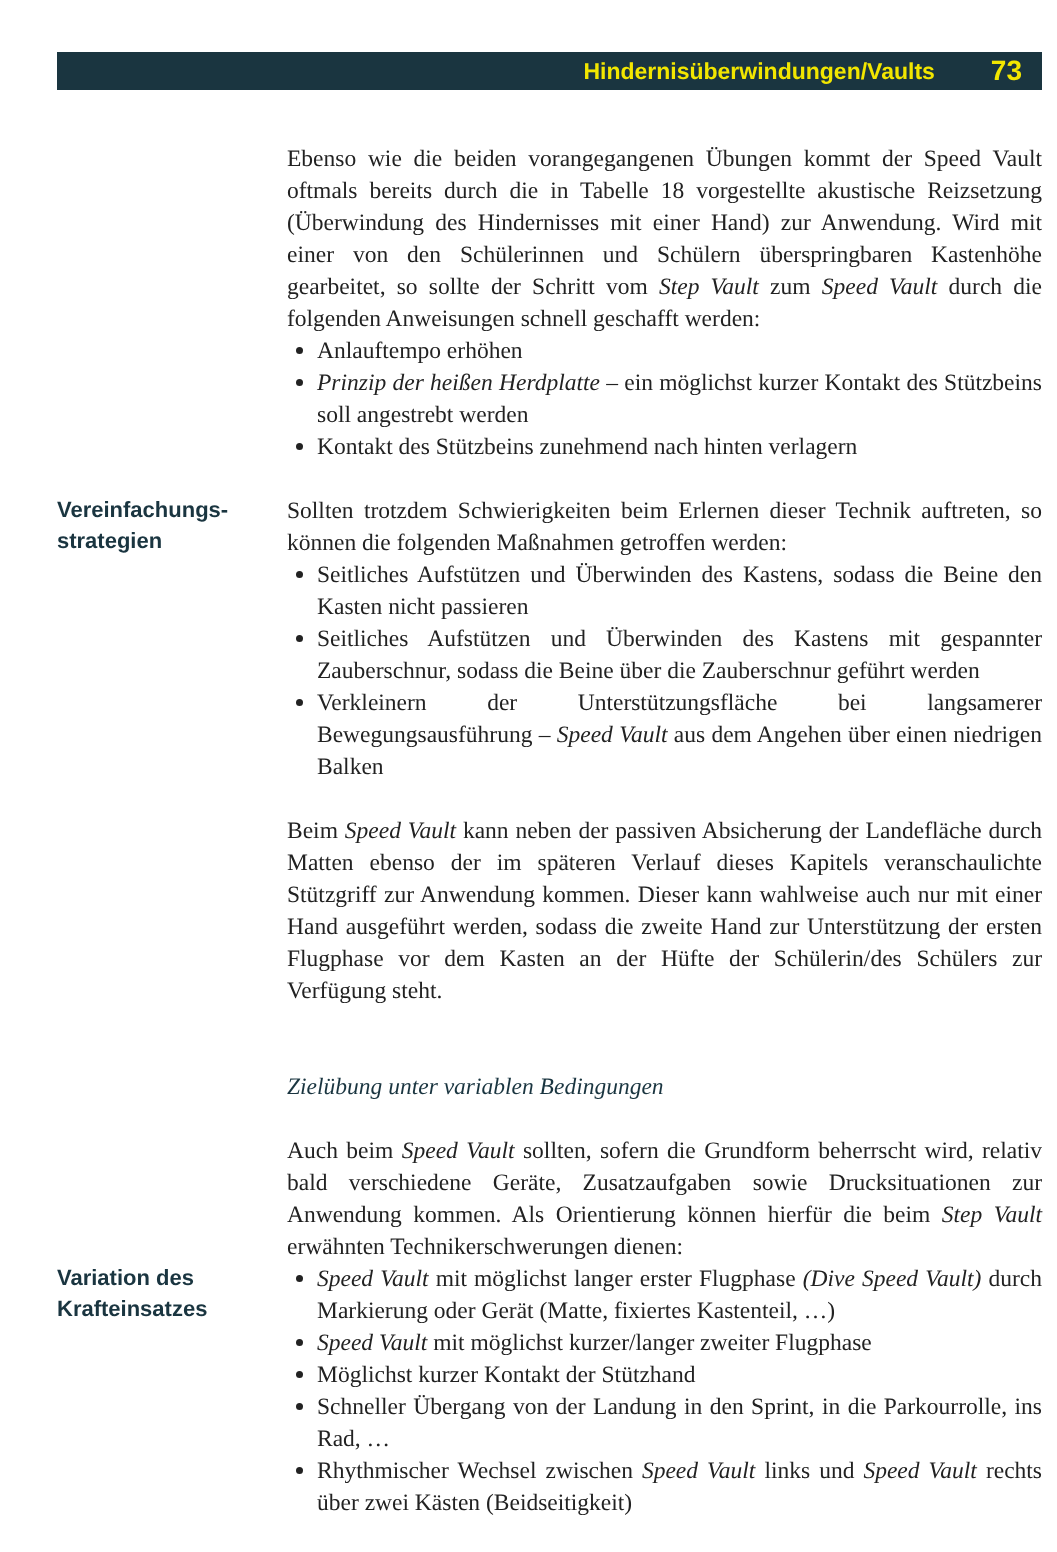Hindernisüberwindungen/Vaults 73
Ebenso wie die beiden vorangegangenen Übungen kommt der Speed Vault oftmals bereits durch die in Tabelle 18 vorgestellte akustische Reizsetzung (Überwindung des Hindernisses mit einer Hand) zur Anwendung. Wird mit einer von den Schülerinnen und Schülern überspringbaren Kastenhöhe gearbeitet, so sollte der Schritt vom Step Vault zum Speed Vault durch die folgenden Anweisungen schnell geschafft werden:
Anlauftempo erhöhen
Prinzip der heißen Herdplatte – ein möglichst kurzer Kontakt des Stützbeins soll angestrebt werden
Kontakt des Stützbeins zunehmend nach hinten verlagern
Vereinfachungs-
strategien
Sollten trotzdem Schwierigkeiten beim Erlernen dieser Technik auftreten, so können die folgenden Maßnahmen getroffen werden:
Seitliches Aufstützen und Überwinden des Kastens, sodass die Beine den Kasten nicht passieren
Seitliches Aufstützen und Überwinden des Kastens mit gespannter Zauberschnur, sodass die Beine über die Zauberschnur geführt werden
Verkleinern der Unterstützungsfläche bei langsamerer Bewegungsausführung – Speed Vault aus dem Angehen über einen niedrigen Balken
Beim Speed Vault kann neben der passiven Absicherung der Landefläche durch Matten ebenso der im späteren Verlauf dieses Kapitels veranschaulichte Stützgriff zur Anwendung kommen. Dieser kann wahlweise auch nur mit einer Hand ausgeführt werden, sodass die zweite Hand zur Unterstützung der ersten Flugphase vor dem Kasten an der Hüfte der Schülerin/des Schülers zur Verfügung steht.
Zielübung unter variablen Bedingungen
Auch beim Speed Vault sollten, sofern die Grundform beherrscht wird, relativ bald verschiedene Geräte, Zusatzaufgaben sowie Drucksituationen zur Anwendung kommen. Als Orientierung können hierfür die beim Step Vault erwähnten Technikerschwerungen dienen:
Variation des
Krafteinsatzes
Speed Vault mit möglichst langer erster Flugphase (Dive Speed Vault) durch Markierung oder Gerät (Matte, fixiertes Kastenteil, …)
Speed Vault mit möglichst kurzer/langer zweiter Flugphase
Möglichst kurzer Kontakt der Stützhand
Schneller Übergang von der Landung in den Sprint, in die Parkourrolle, ins Rad, …
Rhythmischer Wechsel zwischen Speed Vault links und Speed Vault rechts über zwei Kästen (Beidseitigkeit)